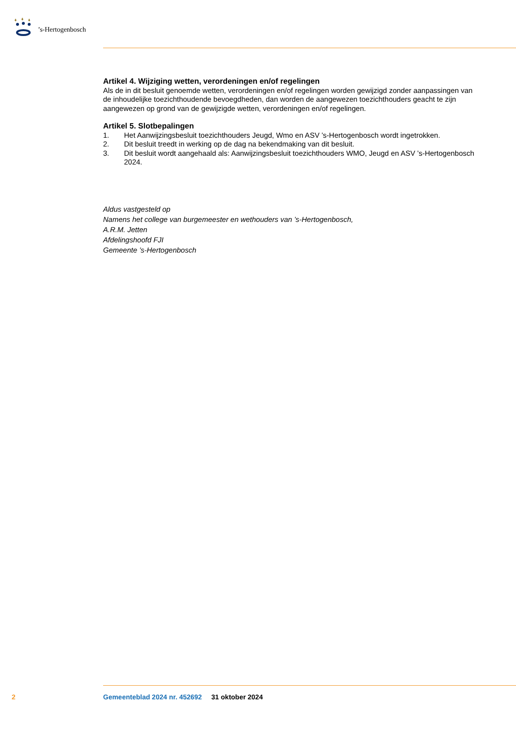’s-Hertogenbosch
Artikel 4. Wijziging wetten, verordeningen en/of regelingen
Als de in dit besluit genoemde wetten, verordeningen en/of regelingen worden gewijzigd zonder aanpassingen van de inhoudelijke toezichthoudende bevoegdheden, dan worden de aangewezen toezichthouders geacht te zijn aangewezen op grond van de gewijzigde wetten, verordeningen en/of regelingen.
Artikel 5. Slotbepalingen
1. Het Aanwijzingsbesluit toezichthouders Jeugd, Wmo en ASV ’s-Hertogenbosch wordt ingetrokken.
2. Dit besluit treedt in werking op de dag na bekendmaking van dit besluit.
3. Dit besluit wordt aangehaald als: Aanwijzingsbesluit toezichthouders WMO, Jeugd en ASV ’s-Hertogenbosch 2024.
Aldus vastgesteld op
Namens het college van burgemeester en wethouders van ’s-Hertogenbosch,
A.R.M. Jetten
Afdelingshoofd FJI
Gemeente ’s-Hertogenbosch
2
Gemeenteblad 2024 nr. 452692 31 oktober 2024